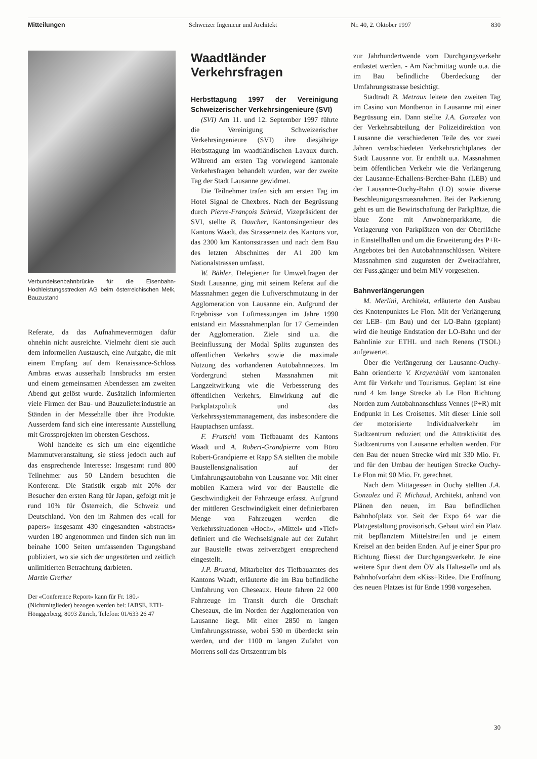Mitteilungen Schweizer Ingenieur und Architekt Nr. 40, 2. Oktober 1997 830
Verbundeisenbahnbrücke für die Eisenbahn-Hochleistungsstrecken AG beim österreichischen Melk, Bauzustand
Referate, da das Aufnahmevermögen dafür ohnehin nicht ausreichte. Vielmehr dient sie auch dem informellen Austausch, eine Aufgabe, die mit einem Empfang auf dem Renaissance-Schloss Ambras etwas ausserhalb Innsbrucks am ersten und einem gemeinsamen Abendessen am zweiten Abend gut gelöst wurde. Zusätzlich informierten viele Firmen der Bau- und Bauzulieferindustrie an Ständen in der Messehalle über ihre Produkte. Ausserdem fand sich eine interessante Ausstellung mit Grossprojekten im obersten Geschoss.
Wohl handelte es sich um eine eigentliche Mammutveranstaltung, sie stiess jedoch auch auf das ensprechende Interesse: Insgesamt rund 800 Teilnehmer aus 50 Ländern besuchten die Konferenz. Die Statistik ergab mit 20% der Besucher den ersten Rang für Japan, gefolgt mit je rund 10% für Österreich, die Schweiz und Deutschland. Von den im Rahmen des «call for papers» insgesamt 430 eingesandten «abstracts» wurden 180 angenommen und finden sich nun im beinahe 1000 Seiten umfassenden Tagungsband publiziert, wo sie sich der ungestörten und zeitlich unlimitierten Betrachtung darbieten.
Martin Grether
Der «Conference Report» kann für Fr. 180.- (Nichtmitglieder) bezogen werden bei: IABSE, ETH-Hönggerberg, 8093 Zürich, Telefon: 01/633 26 47
Waadtländer Verkehrsfragen
Herbsttagung 1997 der Vereinigung Schweizerischer Verkehrsingenieure (SVI)
(SVI) Am 11. und 12. September 1997 führte die Vereinigung Schweizerischer Verkehrsingenieure (SVI) ihre diesjährige Herbsttagung im waadtländischen Lavaux durch. Während am ersten Tag vorwiegend kantonale Verkehrsfragen behandelt wurden, war der zweite Tag der Stadt Lausanne gewidmet.
Die Teilnehmer trafen sich am ersten Tag im Hotel Signal de Chexbres. Nach der Begrüssung durch Pierre-François Schmid, Vizepräsident der SVI, stellte B. Daucher, Kantonsingenieur des Kantons Waadt, das Strassennetz des Kantons vor, das 2300 km Kantonsstrassen und nach dem Bau des letzten Abschnittes der A1 200 km Nationalstrassen umfasst.
W. Bähler, Delegierter für Umweltfragen der Stadt Lausanne, ging mit seinem Referat auf die Massnahmen gegen die Luftverschmutzung in der Agglomeration von Lausanne ein. Aufgrund der Ergebnisse von Luftmessungen im Jahre 1990 entstand ein Massnahmenplan für 17 Gemeinden der Agglomeration. Ziele sind u.a. die Beeinflussung der Modal Splits zugunsten des öffentlichen Verkehrs sowie die maximale Nutzung des vorhandenen Autobahnnetzes. Im Vordergrund stehen Massnahmen mit Langzeitwirkung wie die Verbesserung des öffentlichen Verkehrs, Einwirkung auf die Parkplatzpolitik und das Verkehrssystemmanagement, das insbesondere die Hauptachsen umfasst.
F. Frutschi vom Tiefbauamt des Kantons Waadt und A. Robert-Grandpierre vom Büro Robert-Grandpierre et Rapp SA stellten die mobile Baustellensignalisation auf der Umfahrungsautobahn von Lausanne vor. Mit einer mobilen Kamera wird vor der Baustelle die Geschwindigkeit der Fahrzeuge erfasst. Aufgrund der mittleren Geschwindigkeit einer definierbaren Menge von Fahrzeugen werden die Verkehrssituationen «Hoch», «Mittel» und «Tief» definiert und die Wechselsignale auf der Zufahrt zur Baustelle etwas zeitverzögert entsprechend eingestellt.
J.P. Bruand, Mitarbeiter des Tiefbauamtes des Kantons Waadt, erläuterte die im Bau befindliche Umfahrung von Cheseaux. Heute fahren 22 000 Fahrzeuge im Transit durch die Ortschaft Cheseaux, die im Norden der Agglomeration von Lausanne liegt. Mit einer 2850 m langen Umfahrungsstrasse, wobei 530 m überdeckt sein werden, und der 1100 m langen Zufahrt von Morrens soll das Ortszentrum bis
zur Jahrhundertwende vom Durchgangsverkehr entlastet werden. - Am Nachmittag wurde u.a. die im Bau befindliche Überdeckung der Umfahrungsstrasse besichtigt.
Stadtradt B. Metraux leitete den zweiten Tag im Casino von Montbenon in Lausanne mit einer Begrüssung ein. Dann stellte J.A. Gonzalez von der Verkehrsabteilung der Polizeidirektion von Lausanne die verschiedenen Teile des vor zwei Jahren verabschiedeten Verkehrsrichtplanes der Stadt Lausanne vor. Er enthält u.a. Massnahmen beim öffentlichen Verkehr wie die Verlängerung der Lausanne-Echallens-Bercher-Bahn (LEB) und der Lausanne-Ouchy-Bahn (LO) sowie diverse Beschleunigungsmassnahmen. Bei der Parkierung geht es um die Bewirtschaftung der Parkplätze, die blaue Zone mit Anwohnerparkkarte, die Verlagerung von Parkplätzen von der Oberfläche in Einstellhallen und um die Erweiterung des P+R-Angebotes bei den Autobahnanschlüssen. Weitere Massnahmen sind zugunsten der Zweiradfahrer, der Fuss.gänger und beim MIV vorgesehen.
Bahnverlängerungen
M. Merlini, Architekt, erläuterte den Ausbau des Knotenpunktes Le Flon. Mit der Verlängerung der LEB- (im Bau) und der LO-Bahn (geplant) wird die heutige Endstation der LO-Bahn und der Bahnlinie zur ETHL und nach Renens (TSOL) aufgewertet.
Über die Verlängerung der Lausanne-Ouchy-Bahn orientierte V. Krayenbühl vom kantonalen Amt für Verkehr und Tourismus. Geplant ist eine rund 4 km lange Strecke ab Le Flon Richtung Norden zum Autobahnanschluss Vennes (P+R) mit Endpunkt in Les Croisettes. Mit dieser Linie soll der motorisierte Individualverkehr im Stadtzentrum reduziert und die Attraktivität des Stadtzentrums von Lausanne erhalten werden. Für den Bau der neuen Strecke wird mit 330 Mio. Fr. und für den Umbau der heutigen Strecke Ouchy-Le Flon mit 90 Mio. Fr. gerechnet.
Nach dem Mittagessen in Ouchy stellten J.A. Gonzalez und F. Michaud, Architekt, anhand von Plänen den neuen, im Bau befindlichen Bahnhofplatz vor. Seit der Expo 64 war die Platzgestaltung provisorisch. Gebaut wird ein Platz mit bepflanztem Mittelstreifen und je einem Kreisel an den beiden Enden. Auf je einer Spur pro Richtung fliesst der Durchgangsverkehr. Je eine weitere Spur dient dem ÖV als Haltestelle und als Bahnhofvorfahrt dem «Kiss+Ride». Die Eröffnung des neuen Platzes ist für Ende 1998 vorgesehen.
30